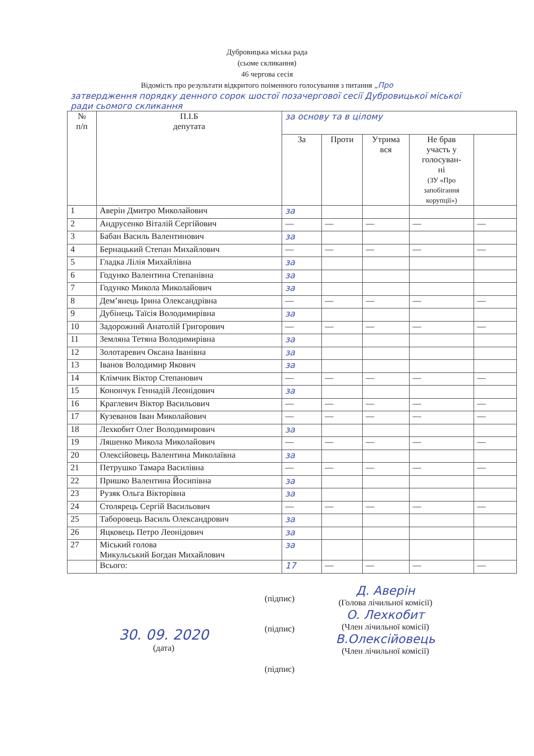Дубровицька міська рада
(сьоме скликання)
46 чергова сесія
Відомість про результати відкритого поіменного голосування з питання „Про
затвердження порядку денного сорок шостої позачергової сесії Дубровицької міської ради сьомого скликання
| № п/п | П.І.Б депутата | за основу та в цілому | | | | |
| --- | --- | --- | --- | --- | --- | --- |
| | | За | Проти | Утрима вся | Не брав участь у голосуван- ні (ЗУ «Про запобігання корупції») | |
| 1 | Аверін Дмитро Миколайович | за | | | | |
| 2 | Андрусенко Віталій Сергійович | — | — | — | — | — |
| 3 | Бабан Василь Валентинович | за | | | | |
| 4 | Бернацький Степан Михайлович | — | — | — | — | — |
| 5 | Гладка Лілія Михайлівна | за | | | | |
| 6 | Годунко Валентина Степанівна | за | | | | |
| 7 | Годунко Микола Миколайович | за | | | | |
| 8 | Дем’янець Ірина Олександрівна | — | — | — | — | — |
| 9 | Дубінець Таїсія Володимирівна | за | | | | |
| 10 | Задорожний Анатолій Григорович | — | — | — | — | — |
| 11 | Земляна Тетяна Володимирівна | за | | | | |
| 12 | Золотаревич Оксана Іванівна | за | | | | |
| 13 | Іванов Володимир Якович | за | | | | |
| 14 | Клімчик Віктор Степанович | — | — | — | — | — |
| 15 | Конончук Геннадій Леонідович | за | | | | |
| 16 | Краглевич Віктор Васильович | — | — | — | — | — |
| 17 | Кузеванов Іван Миколайович | — | — | — | — | — |
| 18 | Лехкобит Олег Володимирович | за | | | | |
| 19 | Ляшенко Микола Миколайович | — | — | — | — | — |
| 20 | Олексійовець Валентина Миколаївна | за | | | | |
| 21 | Петрушко Тамара Василівна | — | — | — | — | — |
| 22 | Пришко Валентина Йосипівна | за | | | | |
| 23 | Рузяк Ольга Вікторівна | за | | | | |
| 24 | Столярець Сергій Васильович | — | — | — | — | — |
| 25 | Таборовець Василь Олександрович | за | | | | |
| 26 | Яцковець Петро Леонідович | за | | | | |
| 27 | Міський голова Микульський Богдан Михайлович | за | | | | |
| | Всього: | 17 | — | — | — | — |
30. 09. 2020
(дата)
(підпис)
(підпис)
(підпис)
Д. Аверін
(Голова лічильної комісії)
О. Лехкобит
(Член лічильної комісії)
В.Олексійовець
(Член лічильної комісії)